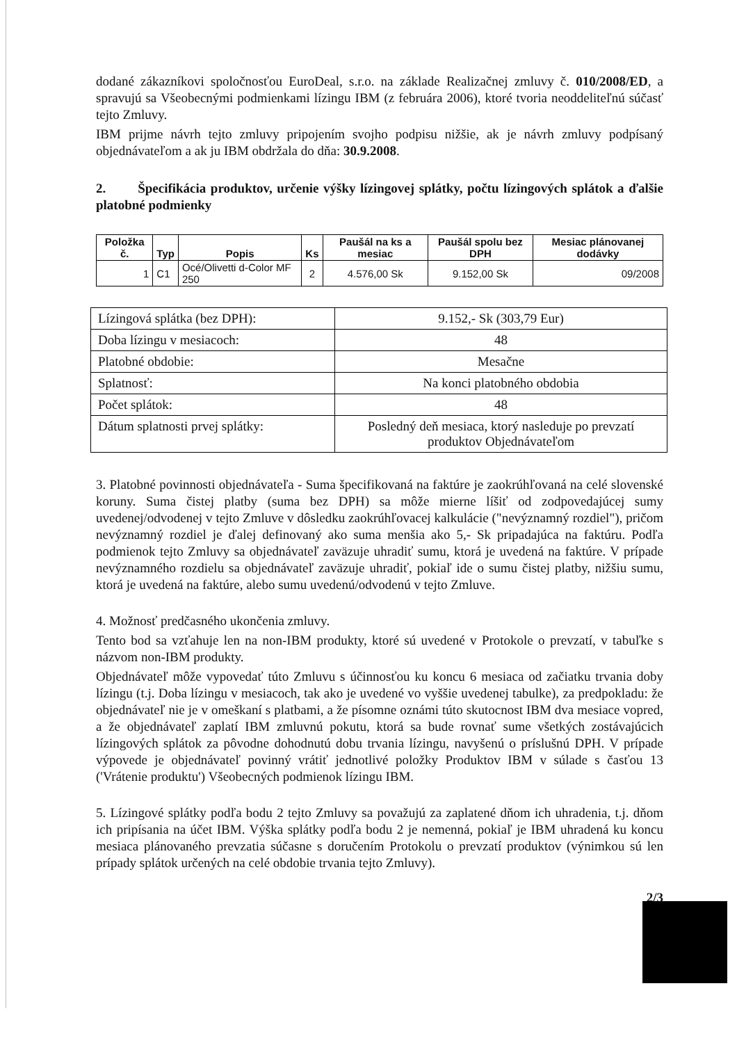dodané zákazníkovi spoločnosťou EuroDeal, s.r.o. na základe Realizačnej zmluvy č. 010/2008/ED, a spravujú sa Všeobecnými podmienkami lízingu IBM (z februára 2006), ktoré tvoria neoddeliteľnú súčasť tejto Zmluvy.
IBM prijme návrh tejto zmluvy pripojením svojho podpisu nižšie, ak je návrh zmluvy podpísaný objednávateľom a ak ju IBM obdržala do dňa: 30.9.2008.
2. Špecifikácia produktov, určenie výšky lízingovej splátky, počtu lízingových splátok a ďalšie platobné podmienky
| Položka č. | Typ | Popis | Ks | Paušál na ks a mesiac | Paušál spolu bez DPH | Mesiac plánovanej dodávky |
| --- | --- | --- | --- | --- | --- | --- |
| 1 | C1 | Océ/Olivetti d-Color MF 250 | 2 | 4.576,00 Sk | 9.152,00 Sk | 09/2008 |
| Lízingová splátka (bez DPH): | 9.152,- Sk (303,79 Eur) |
| Doba lízingu v mesiacoch: | 48 |
| Platobné obdobie: | Mesačne |
| Splatnosť: | Na konci platobného obdobia |
| Počet splátok: | 48 |
| Dátum splatnosti prvej splátky: | Posledný deň mesiaca, ktorý nasleduje po prevzatí produktov Objednávateľom |
3. Platobné povinnosti objednávateľa - Suma špecifikovaná na faktúre je zaokrúhľovaná na celé slovenské koruny. Suma čistej platby (suma bez DPH) sa môže mierne líšiť od zodpovedajúcej sumy uvedenej/odvodenej v tejto Zmluve v dôsledku zaokrúhľovacej kalkulácie ("nevýznamný rozdiel"), pričom nevýznamný rozdiel je ďalej definovaný ako suma menšia ako 5,- Sk pripadajúca na faktúru. Podľa podmienok tejto Zmluvy sa objednávateľ zaväzuje uhradiť sumu, ktorá je uvedená na faktúre. V prípade nevýznamného rozdielu sa objednávateľ zaväzuje uhradiť, pokiaľ ide o sumu čistej platby, nižšiu sumu, ktorá je uvedená na faktúre, alebo sumu uvedenú/odvodenú v tejto Zmluve.
4. Možnosť predčasného ukončenia zmluvy.
Tento bod sa vzťahuje len na non-IBM produkty, ktoré sú uvedené v Protokole o prevzatí, v tabuľke s názvom non-IBM produkty.
Objednávateľ môže vypovedať túto Zmluvu s účinnosťou ku koncu 6 mesiaca od začiatku trvania doby lízingu (t.j. Doba lízingu v mesiacoch, tak ako je uvedené vo vyššie uvedenej tabulke), za predpokladu: že objednávateľ nie je v omeškaní s platbami, a že písomne oznámi túto skutocnost IBM dva mesiace vopred, a že objednávateľ zaplatí IBM zmluvnú pokutu, ktorá sa bude rovnať sume všetkých zostávajúcich lízingových splátok za pôvodne dohodnutú dobu trvania lízingu, navyšenú o príslušnú DPH. V prípade výpovede je objednávateľ povinný vrátiť jednotlivé položky Produktov IBM v súlade s časťou 13 ('Vrátenie produktu') Všeobecných podmienok lízingu IBM.
5. Lízingové splátky podľa bodu 2 tejto Zmluvy sa považujú za zaplatené dňom ich uhradenia, t.j. dňom ich pripísania na účet IBM. Výška splátky podľa bodu 2 je nemenná, pokiaľ je IBM uhradená ku koncu mesiaca plánovaného prevzatia súčasne s doručením Protokolu o prevzatí produktov (výnimkou sú len prípady splátok určených na celé obdobie trvania tejto Zmluvy).
2/3